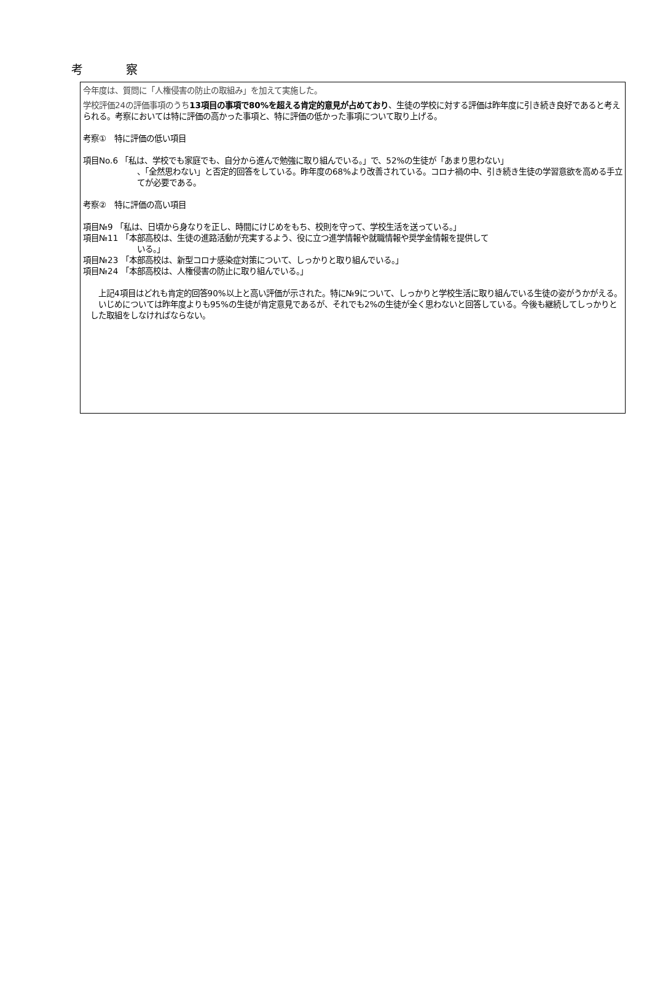考 察
今年度は、質問に「人権侵害の防止の取組み」を加えて実施した。
学校評価24の評価事項のうち 13項目の事項で80%を超える肯定的意見が占めており、生徒の学校に対する評価は昨年度に引き続き良好であると考えられる。考察においては特に評価の高かった事項と、特に評価の低かった事項について取り上げる。
考察①　特に評価の低い項目
項目No.6 「私は、学校でも家庭でも、自分から進んで勉強に取り組んでいる。」で、52%の生徒が「あまり思わない」
、「全然思わない」と否定的回答をしている。昨年度の68%より改善されている。コロナ禍の中、引き続き生徒の学習意欲を高める手立てが必要である。
考察②　特に評価の高い項目
項目№9 「私は、日頃から身なりを正し、時間にけじめをもち、校則を守って、学校生活を送っている。」
項目№11 「本部高校は、生徒の進路活動が充実するよう、役に立つ進学情報や就職情報や奨学金情報を提供して
いる。」
項目№23 「本部高校は、新型コロナ感染症対策について、しっかりと取り組んでいる。」
項目№24 「本部高校は、人権侵害の防止に取り組んでいる。」
　上記4項目はどれも肯定的回答90%以上と高い評価が示された。特に№9について、しっかりと学校生活に取り組んでいる生徒の姿がうかがえる。
　いじめについては昨年度よりも95%の生徒が肯定意見であるが、それでも2%の生徒が全く思わないと回答している。今後も継続してしっかりとした取組をしなければならない。